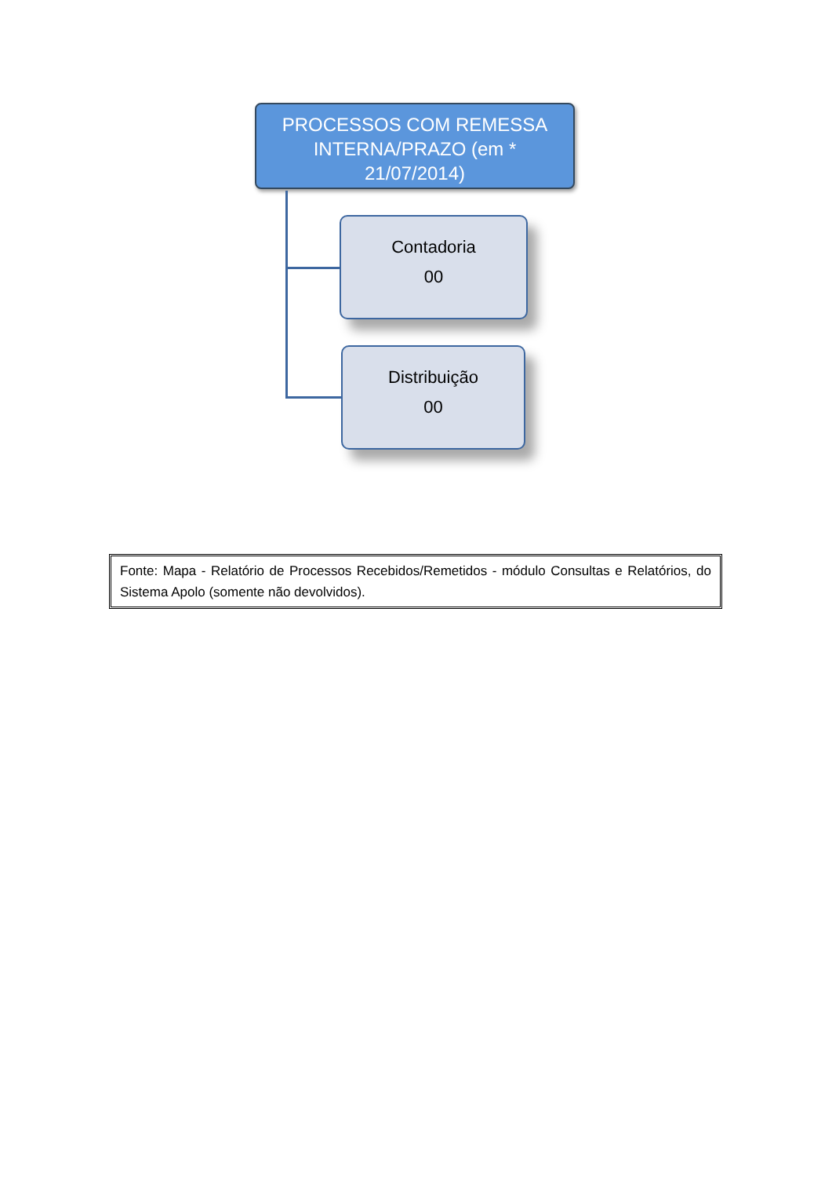PROCESSOS COM REMESSA INTERNA/PRAZO (em *
21/07/2014)
Contadoria
00
Distribuição
00
Fonte: Mapa - Relatório de Processos Recebidos/Remetidos - módulo Consultas e Relatórios, do Sistema Apolo (somente não devolvidos).